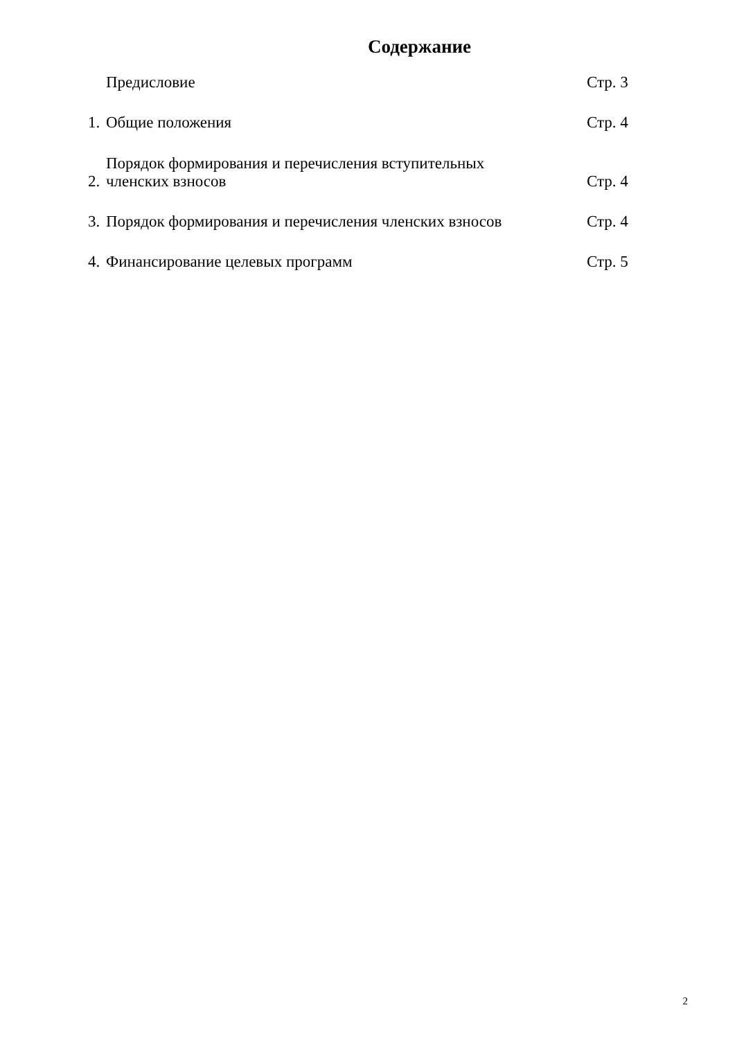Содержание
Предисловие Стр. 3
1. Общие положения Стр. 4
2. Порядок формирования и перечисления вступительных
членских взносов Стр. 4
3. Порядок формирования и перечисления членских взносов Стр. 4
4. Финансирование целевых программ Стр. 5
2